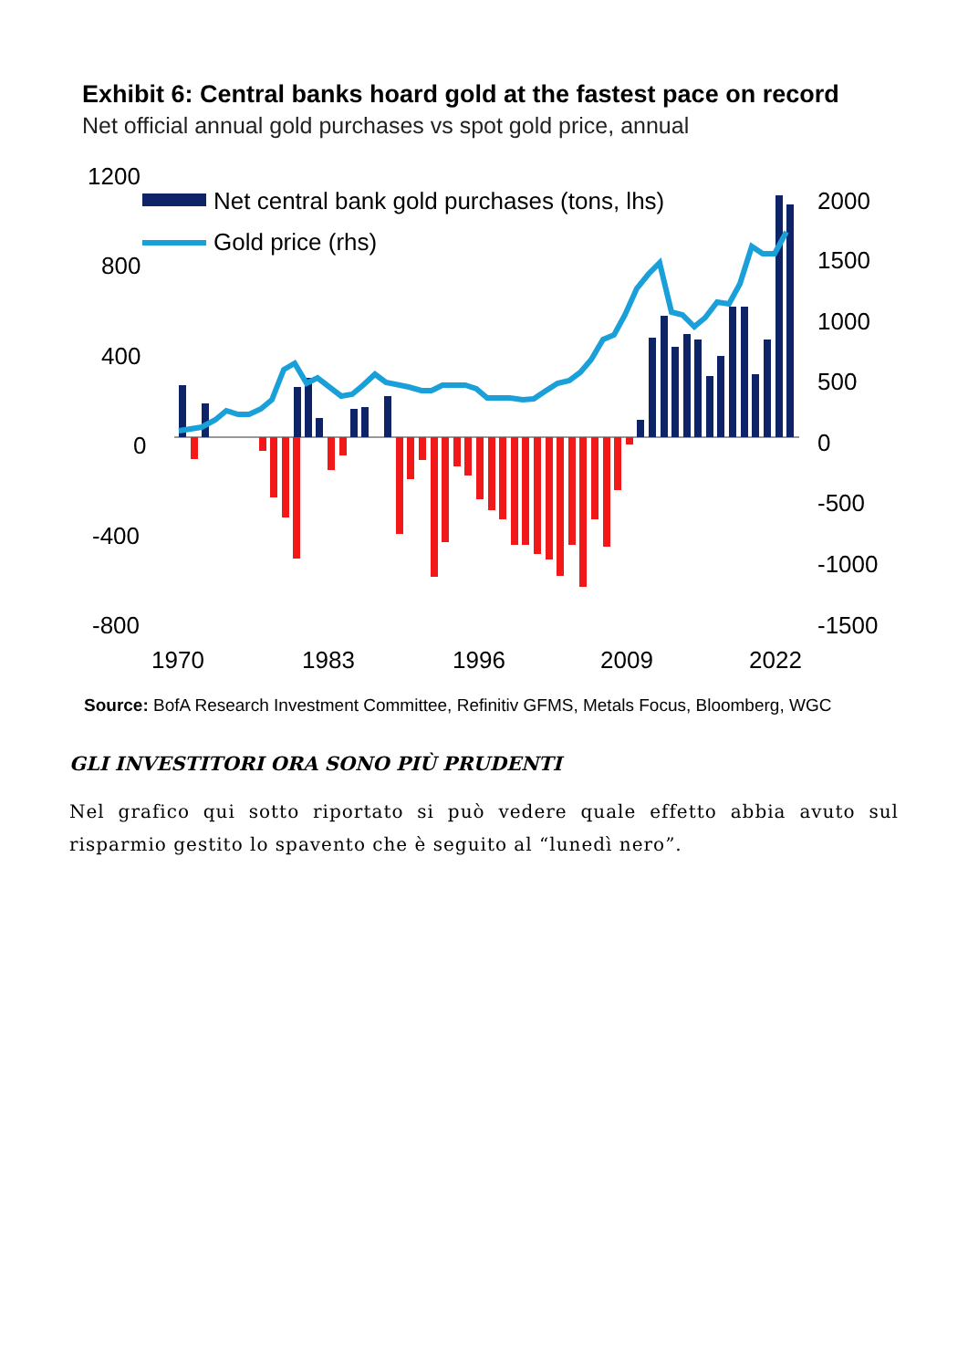Exhibit 6: Central banks hoard gold at the fastest pace on record
Net official annual gold purchases vs spot gold price, annual
1200
800
400
0
-400
-800
2000
1500
1000
500
0
-500
-1000
-1500
1970
1983
1996
2009
2022
Net central bank gold purchases (tons, lhs)
Gold price (rhs)
Source: BofA Research Investment Committee, Refinitiv GFMS, Metals Focus, Bloomberg, WGC
GLI INVESTITORI ORA SONO PIÙ PRUDENTI
Nel grafico qui sotto riportato si può vedere quale effetto abbia avuto sul risparmio gestito lo spavento che è seguito al “lunedì nero”.